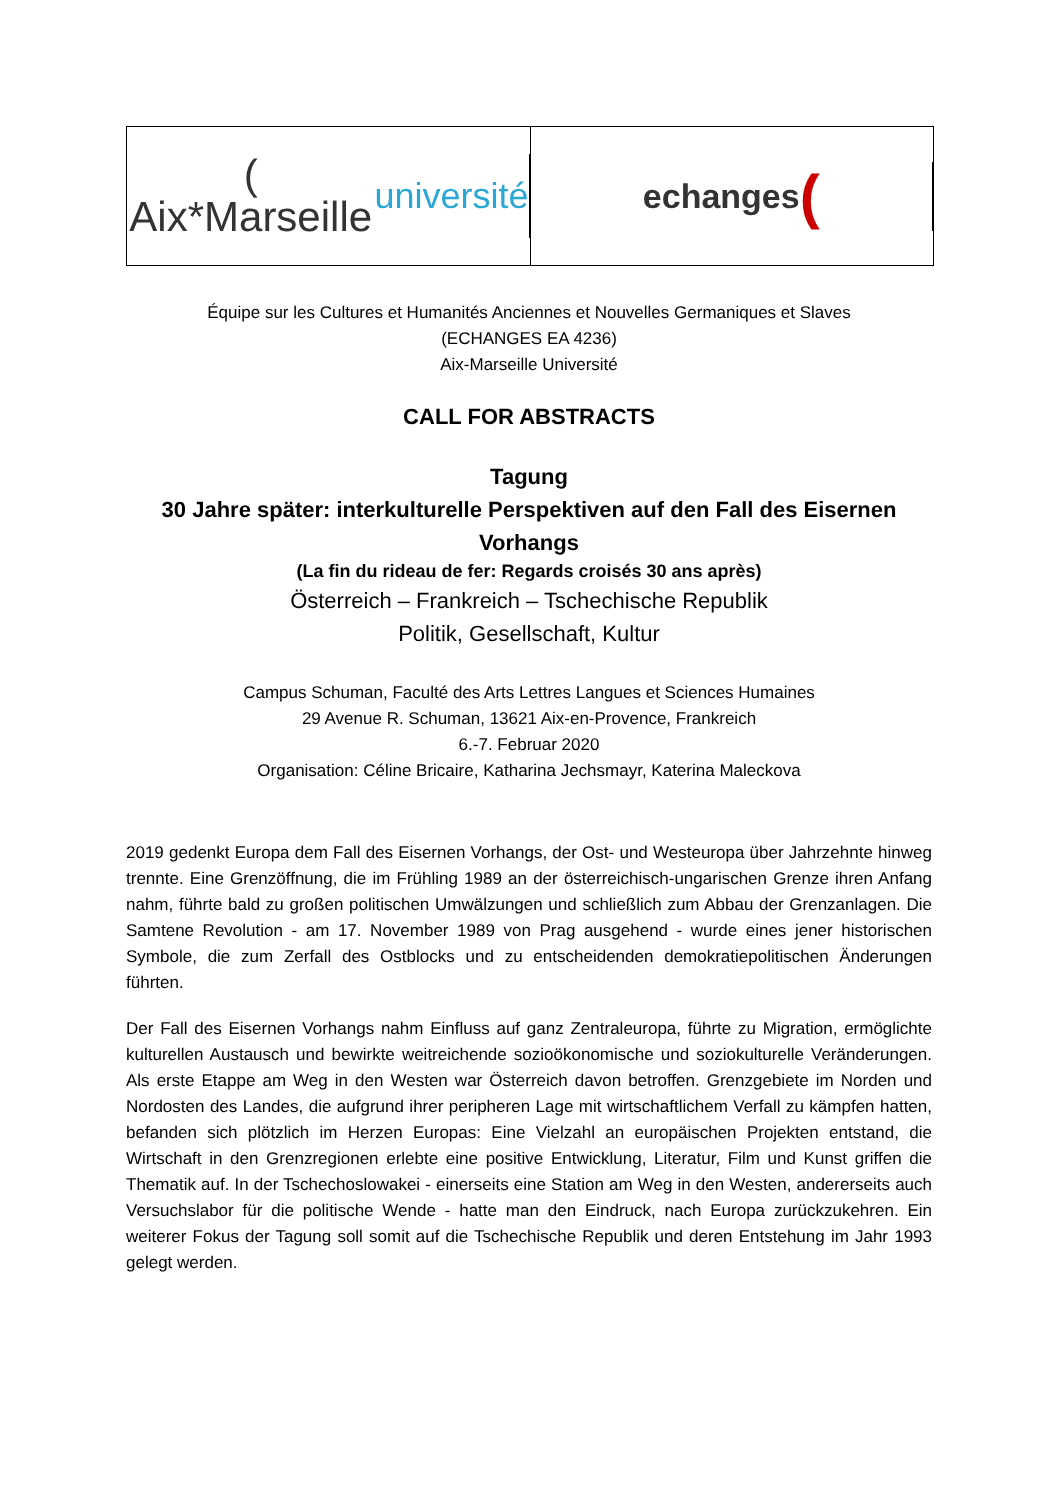( Aix*Marseille université
echanges (
Équipe sur les Cultures et Humanités Anciennes et Nouvelles Germaniques et Slaves
(ECHANGES EA 4236)
Aix-Marseille Université
CALL FOR ABSTRACTS
Tagung
30 Jahre später: interkulturelle Perspektiven auf den Fall des Eisernen Vorhangs
(La fin du rideau de fer: Regards croisés 30 ans après)
Österreich – Frankreich – Tschechische Republik
Politik, Gesellschaft, Kultur
Campus Schuman, Faculté des Arts Lettres Langues et Sciences Humaines
29 Avenue R. Schuman, 13621 Aix-en-Provence, Frankreich
6.-7. Februar 2020
Organisation: Céline Bricaire, Katharina Jechsmayr, Katerina Maleckova
2019 gedenkt Europa dem Fall des Eisernen Vorhangs, der Ost- und Westeuropa über Jahrzehnte hinweg trennte. Eine Grenzöffnung, die im Frühling 1989 an der österreichisch-ungarischen Grenze ihren Anfang nahm, führte bald zu großen politischen Umwälzungen und schließlich zum Abbau der Grenzanlagen. Die Samtene Revolution - am 17. November 1989 von Prag ausgehend - wurde eines jener historischen Symbole, die zum Zerfall des Ostblocks und zu entscheidenden demokratiepolitischen Änderungen führten.
Der Fall des Eisernen Vorhangs nahm Einfluss auf ganz Zentraleuropa, führte zu Migration, ermöglichte kulturellen Austausch und bewirkte weitreichende sozioökonomische und soziokulturelle Veränderungen. Als erste Etappe am Weg in den Westen war Österreich davon betroffen. Grenzgebiete im Norden und Nordosten des Landes, die aufgrund ihrer peripheren Lage mit wirtschaftlichem Verfall zu kämpfen hatten, befanden sich plötzlich im Herzen Europas: Eine Vielzahl an europäischen Projekten entstand, die Wirtschaft in den Grenzregionen erlebte eine positive Entwicklung, Literatur, Film und Kunst griffen die Thematik auf. In der Tschechoslowakei - einerseits eine Station am Weg in den Westen, andererseits auch Versuchslabor für die politische Wende - hatte man den Eindruck, nach Europa zurückzukehren. Ein weiterer Fokus der Tagung soll somit auf die Tschechische Republik und deren Entstehung im Jahr 1993 gelegt werden.